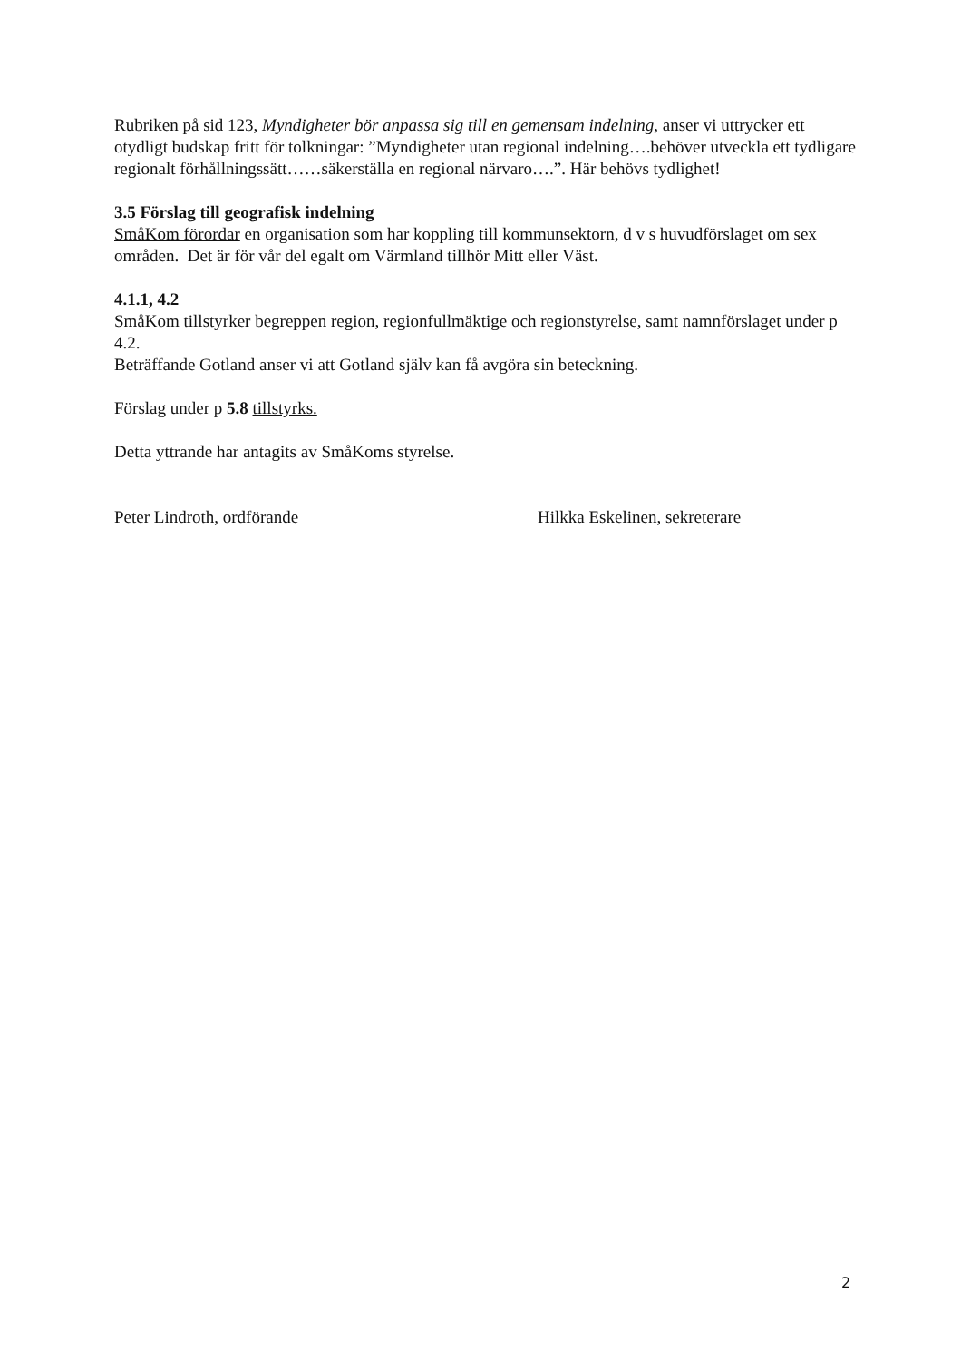Rubriken på sid 123, Myndigheter bör anpassa sig till en gemensam indelning, anser vi uttrycker ett otydligt budskap fritt för tolkningar: ”Myndigheter utan regional indelning….behöver utveckla ett tydligare regionalt förhållningssätt……säkerställa en regional närvaro….”. Här behövs tydlighet!
3.5 Förslag till geografisk indelning
SmåKom förordar en organisation som har koppling till kommunsektorn, d v s huvudförslaget om sex områden. Det är för vår del egalt om Värmland tillhör Mitt eller Väst.
4.1.1, 4.2
SmåKom tillstyrker begreppen region, regionfullmäktige och regionstyrelse, samt namnförslaget under p 4.2.
Beträffande Gotland anser vi att Gotland själv kan få avgöra sin beteckning.
Förslag under p 5.8 tillstyrks.
Detta yttrande har antagits av SmåKoms styrelse.
Peter Lindroth, ordförande Hilkka Eskelinen, sekreterare
2